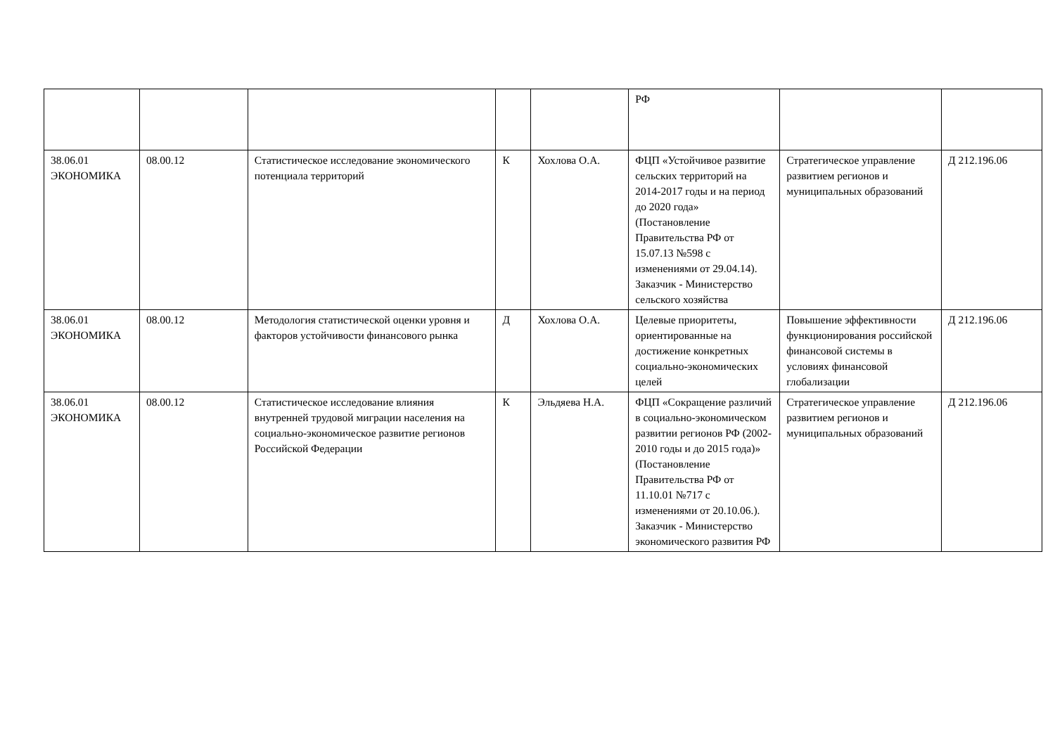| | | | | | РФ | | |
| 38.06.01 ЭКОНОМИКА | 08.00.12 | Статистическое исследование экономического потенциала территорий | К | Хохлова О.А. | ФЦП «Устойчивое развитие сельских территорий на 2014-2017 годы и на период до 2020 года» (Постановление Правительства РФ от 15.07.13 №598 с изменениями от 29.04.14). Заказчик - Министерство сельского хозяйства | Стратегическое управление развитием регионов и муниципальных образований | Д 212.196.06 |
| 38.06.01 ЭКОНОМИКА | 08.00.12 | Методология статистической оценки уровня и факторов устойчивости финансового рынка | Д | Хохлова О.А. | Целевые приоритеты, ориентированные на достижение конкретных социально-экономических целей | Повышение эффективности функционирования российской финансовой системы в условиях финансовой глобализации | Д 212.196.06 |
| 38.06.01 ЭКОНОМИКА | 08.00.12 | Статистическое исследование влияния внутренней трудовой миграции населения на социально-экономическое развитие регионов Российской Федерации | К | Эльдяева Н.А. | ФЦП «Сокращение различий в социально-экономическом развитии регионов РФ (2002-2010 годы и до 2015 года)» (Постановление Правительства РФ от 11.10.01 №717 с изменениями от 20.10.06.). Заказчик - Министерство экономического развития РФ | Стратегическое управление развитием регионов и муниципальных образований | Д 212.196.06 |